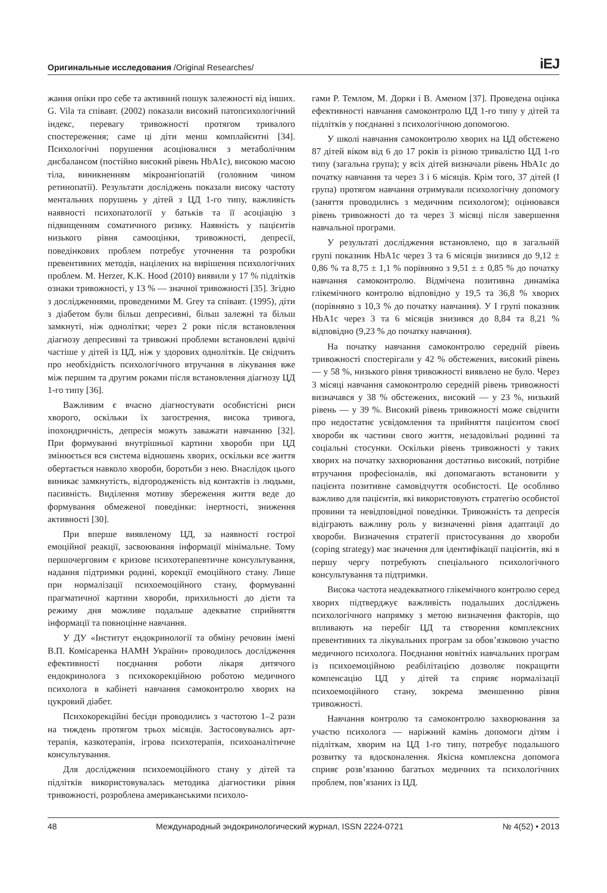Оригинальные исследования /Original Researches/ iEJ
жання опіки про себе та активний пошук залежності від інших. G. Vila та співавт. (2002) показали високий патопсихологічний індекс, перевагу тривожності протягом тривалого спостереження; саме ці діти менш комплайєнтні [34]. Психологічні порушення асоціювалися з метаболічним дисбалансом (постійно високий рівень HbA1c), високою масою тіла, виникненням мікроангіопатій (головним чином ретинопатії). Результати досліджень показали високу частоту ментальних порушень у дітей з ЦД 1-го типу, важливість наявності психопатології у батьків та її асоціацію з підвищенням соматичного ризику. Наявність у пацієнтів низького рівня самооцінки, тривожності, депресії, поведінкових проблем потребує уточнення та розробки превентивних методів, націлених на вирішення психологічних проблем. M. Herzer, K.K. Hood (2010) виявили у 17 % підлітків ознаки тривожності, у 13 % — значної тривожності [35]. Згідно з дослідженнями, проведеними M. Grey та співавт. (1995), діти з діабетом були більш депресивні, більш залежні та більш замкнуті, ніж однолітки; через 2 роки після встановлення діагнозу депресивні та тривожні проблеми встановлені вдвічі частіше у дітей із ЦД, ніж у здорових однолітків. Це свідчить про необхідність психологічного втручання в лікування вже між першим та другим роками після встановлення діагнозу ЦД 1-го типу [36].
Важливим є вчасно діагностувати особистісні риси хворого, оскільки їх загострення, висока тривога, іпохондричність, депресія можуть заважати навчанню [32]. При формуванні внутрішньої картини хвороби при ЦД змінюється вся система відношень хворих, оскільки все життя обертається навколо хвороби, боротьби з нею. Внаслідок цього виникає замкнутість, відгородженість від контактів із людьми, пасивність. Виділення мотиву збереження життя веде до формування обмеженої поведінки: інертності, зниження активності [30].
При вперше виявленому ЦД, за наявності гострої емоційної реакції, засвоювання інформації мінімальне. Тому першочерговим є кризове психотерапевтичне консультування, надання підтримки родині, корекції емоційного стану. Лише при нормалізації психоемоційного стану, формуванні прагматичної картини хвороби, прихильності до дієти та режиму дня можливе подальше адекватне сприйняття інформації та повноцінне навчання.
У ДУ «Інститут ендокринології та обміну речовин імені В.П. Комісаренка НАМН України» проводилось дослідження ефективності поєднання роботи лікаря дитячого ендокринолога з психокорекційною роботою медичного психолога в кабінеті навчання самоконтролю хворих на цукровий діабет.
Психокорекційні бесіди проводились з частотою 1–2 рази на тиждень протягом трьох місяців. Застосовувались арт-терапія, казкотерапія, ігрова психотерапія, психоаналітичне консультування.
Для дослідження психоемоційного стану у дітей та підлітків використовувалась методика діагностики рівня тривожності, розроблена американськими психоло-
гами Р. Темлом, М. Дорки і В. Аменом [37]. Проведена оцінка ефективності навчання самоконтролю ЦД 1-го типу у дітей та підлітків у поєднанні з психологічною допомогою.
У школі навчання самоконтролю хворих на ЦД обстежено 87 дітей віком від 6 до 17 років із різною тривалістю ЦД 1-го типу (загальна група); у всіх дітей визначали рівень HbA1c до початку навчання та через 3 і 6 місяців. Крім того, 37 дітей (I група) протягом навчання отримували психологічну допомогу (заняття проводились з медичним психологом); оцінювався рівень тривожності до та через 3 місяці після завершення навчальної програми.
У результаті дослідження встановлено, що в загальній групі показник HbA1c через 3 та 6 місяців знизився до 9,12 ± 0,86 % та 8,75 ± 1,1 % порівняно з 9,51 ± ± 0,85 % до початку навчання самоконтролю. Відмічена позитивна динаміка глікемічного контролю відповідно у 19,5 та 36,8 % хворих (порівняно з 10,3 % до початку навчання). У I групі показник HbA1c через 3 та 6 місяців знизився до 8,84 та 8,21 % відповідно (9,23 % до початку навчання).
На початку навчання самоконтролю середній рівень тривожності спостерігали у 42 % обстежених, високий рівень — у 58 %, низького рівня тривожності виявлено не було. Через 3 місяці навчання самоконтролю середній рівень тривожності визначався у 38 % обстежених, високий — у 23 %, низький рівень — у 39 %. Високий рівень тривожності може свідчити про недостатнє усвідомлення та прийняття пацієнтом своєї хвороби як частини свого життя, незадовільні родинні та соціальні стосунки. Оскільки рівень тривожності у таких хворих на початку захворювання достатньо високий, потрібне втручання професіоналів, які допомагають встановити у пацієнта позитивне самовідчуття особистості. Це особливо важливо для пацієнтів, які використовують стратегію особистої провини та невідповідної поведінки. Тривожність та депресія відіграють важливу роль у визначенні рівня адаптації до хвороби. Визначення стратегії пристосування до хвороби (coping strategy) має значення для ідентифікації пацієнтів, які в першу чергу потребують спеціального психологічного консультування та підтримки.
Висока частота неадекватного глікемічного контролю серед хворих підтверджує важливість подальших досліджень психологічного напрямку з метою визначення факторів, що впливають на перебіг ЦД та створення комплексних превентивних та лікувальних програм за обов’язковою участю медичного психолога. Поєднання новітніх навчальних програм із психоемоційною реабілітацією дозволяє покращити компенсацію ЦД у дітей та сприяє нормалізації психоемоційного стану, зокрема зменшенню рівня тривожності.
Навчання контролю та самоконтролю захворювання за участю психолога — наріжний камінь допомоги дітям і підліткам, хворим на ЦД 1-го типу, потребує подальшого розвитку та вдосконалення. Якісна комплексна допомога сприяє розв’язанню багатьох медичних та психологічних проблем, пов’язаних із ЦД.
48 Международный эндокринологический журнал, ISSN 2224-0721 № 4(52) • 2013